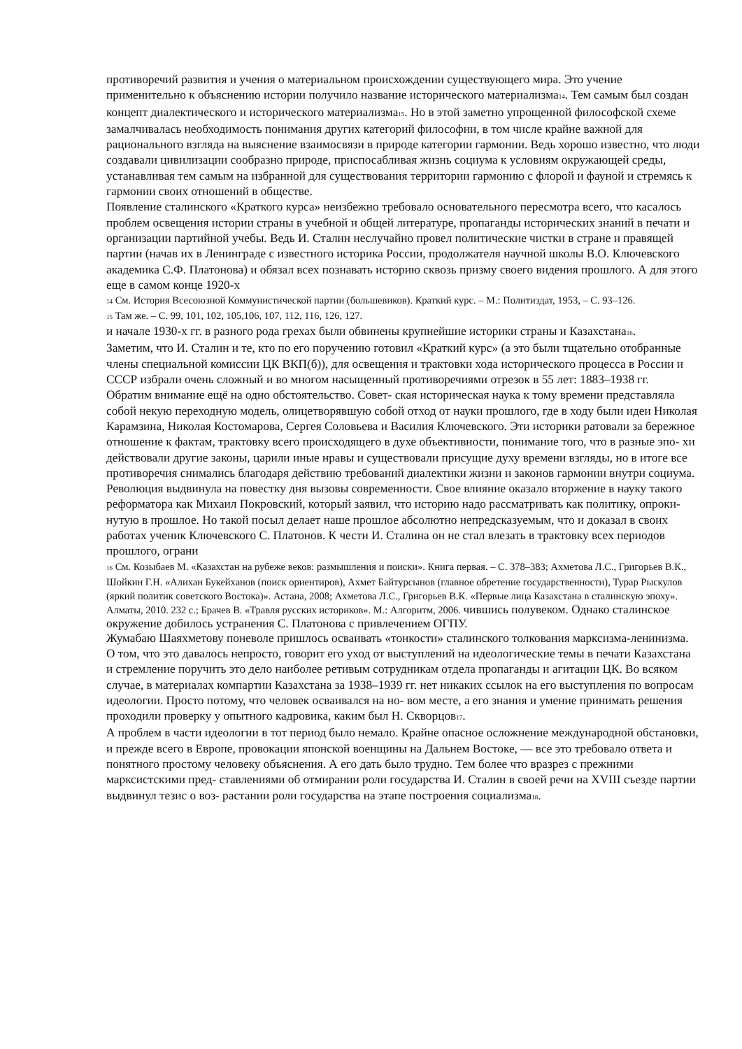противоречий развития и учения о материальном происхождении существующего мира. Это учение применительно к объяснению истории получило название исторического материализма<sub>14</sub>. Тем самым был создан концепт диалектического и исторического материализма<sub>15</sub>. Но в этой заметно упрощенной философской схеме замалчивалась необходимость понимания других категорий философии, в том числе крайне важной для рационального взгляда на выяснение взаимосвязи в природе категории гармонии. Ведь хорошо известно, что люди создавали цивилизации сообразно природе, приспосабливая жизнь социума к условиям окружающей среды, устанавливая тем самым на избранной для существования территории гармонию с флорой и фауной и стремясь к гармонии своих отношений в обществе.
Появление сталинского «Краткого курса» неизбежно требовало основательного пересмотра всего, что касалось проблем освещения истории страны в учебной и общей литературе, пропаганды исторических знаний в печати и организации партийной учебы. Ведь И. Сталин неслучайно провел политические чистки в стране и правящей партии (начав их в Ленинграде с известного историка России, продолжателя научной школы В.О. Ключевского академика С.Ф. Платонова) и обязал всех познавать историю сквозь призму своего видения прошлого. А для этого еще в самом конце 1920-х
<sub>14</sub> См. История Всесоюзной Коммунистической партии (большевиков). Краткий курс. – М.: Политиздат, 1953, – С. 93–126.
<sub>15</sub> Там же. – С. 99, 101, 102, 105,106, 107, 112, 116, 126, 127.
и начале 1930-х гг. в разного рода грехах были обвинены крупнейшие историки страны и Казахстана<sub>16</sub>.
Заметим, что И. Сталин и те, кто по его поручению готовил «Краткий курс» (а это были тщательно отобранные члены специальной комиссии ЦК ВКП(б)), для освещения и трактовки хода исторического процесса в России и СССР избрали очень сложный и во многом насыщенный противоречиями отрезок в 55 лет: 1883–1938 гг.
Обратим внимание ещё на одно обстоятельство. Совет- ская историческая наука к тому времени представляла собой некую переходную модель, олицетворявшую собой отход от науки прошлого, где в ходу были идеи Николая Карамзина, Николая Костомарова, Сергея Соловьева и Василия Ключевского. Эти историки ратовали за бережное отношение к фактам, трактовку всего происходящего в духе объективности, понимание того, что в разные эпо- хи действовали другие законы, царили иные нравы и существовали присущие духу времени взгляды, но в итоге все противоречия снимались благодаря действию требований диалектики жизни и законов гармонии внутри социума. Революция выдвинула на повестку дня вызовы современности. Свое влияние оказало вторжение в науку такого реформатора как Михаил Покровский, который заявил, что историю надо рассматривать как политику, опроки- нутую в прошлое. Но такой посыл делает наше прошлое абсолютно непредсказуемым, что и доказал в своих работах ученик Ключевского С. Платонов. К чести И. Сталина он не стал влезать в трактовку всех периодов прошлого, ограни
<sub>16</sub> См. Козыбаев М. «Казахстан на рубеже веков: размышления и поиски». Книга первая. – С. 378–383; Ахметова Л.С., Григорьев В.К., Шойкин Г.Н. «Алихан Букейханов (поиск ориентиров), Ахмет Байтурсынов (главное обретение государственности), Турар Рыскулов (яркий политик советского Востока)». Астана, 2008; Ахметова Л.С., Григорьев В.К. «Первые лица Казахстана в сталинскую эпоху». Алматы, 2010. 232 с.; Брачев В. «Травля русских историков». М.: Алгоритм, 2006. чившись полувеком. Однако сталинское окружение добилось устранения С. Платонова с привлечением ОГПУ.
Жумабаю Шаяхметову поневоле пришлось осваивать «тонкости» сталинского толкования марксизма-ленинизма. О том, что это давалось непросто, говорит его уход от выступлений на идеологические темы в печати Казахстана и стремление поручить это дело наиболее ретивым сотрудникам отдела пропаганды и агитации ЦК. Во всяком случае, в материалах компартии Казахстана за 1938–1939 гг. нет никаких ссылок на его выступления по вопросам идеологии. Просто потому, что человек осваивался на но- вом месте, а его знания и умение принимать решения проходили проверку у опытного кадровика, каким был Н. Скворцов<sub>17</sub>.
А проблем в части идеологии в тот период было немало. Крайне опасное осложнение международной обстановки, и прежде всего в Европе, провокации японской военщины на Дальнем Востоке, — все это требовало ответа и понятного простому человеку объяснения. А его дать было трудно. Тем более что вразрез с прежними марксистскими пред- ставлениями об отмирании роли государства И. Сталин в своей речи на XVIII съезде партии выдвинул тезис о воз- растании роли государства на этапе построения социализма<sub>18</sub>.